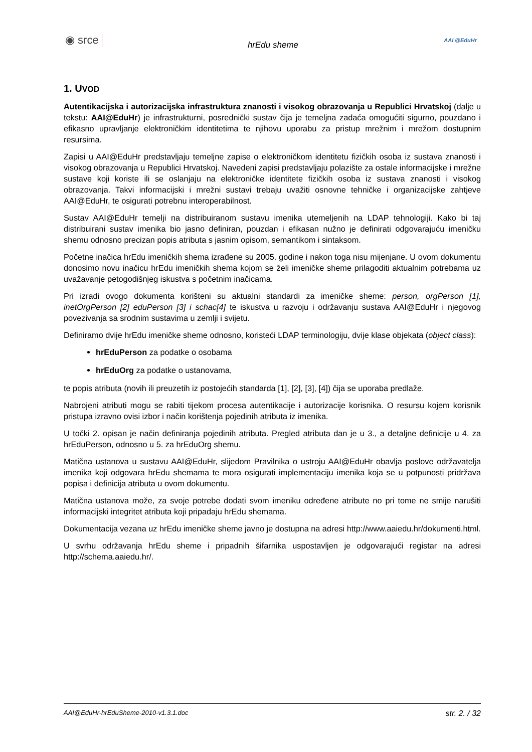◉ srce hrEdu sheme AAI @EduHr
1. UVOD
Autentikacijska i autorizacijska infrastruktura znanosti i visokog obrazovanja u Republici Hrvatskoj (dalje u tekstu: AAI@EduHr) je infrastrukturni, posrednički sustav čija je temeljna zadaća omogućiti sigurno, pouzdano i efikasno upravljanje elektroničkim identitetima te njihovu uporabu za pristup mrežnim i mrežom dostupnim resursima.
Zapisi u AAI@EduHr predstavljaju temeljne zapise o elektroničkom identitetu fizičkih osoba iz sustava znanosti i visokog obrazovanja u Republici Hrvatskoj. Navedeni zapisi predstavljaju polazište za ostale informacijske i mrežne sustave koji koriste ili se oslanjaju na elektroničke identitete fizičkih osoba iz sustava znanosti i visokog obrazovanja. Takvi informacijski i mrežni sustavi trebaju uvažiti osnovne tehničke i organizacijske zahtjeve AAI@EduHr, te osigurati potrebnu interoperabilnost.
Sustav AAI@EduHr temelji na distribuiranom sustavu imenika utemeljenih na LDAP tehnologiji. Kako bi taj distribuirani sustav imenika bio jasno definiran, pouzdan i efikasan nužno je definirati odgovarajuću imeničku shemu odnosno precizan popis atributa s jasnim opisom, semantikom i sintaksom.
Početne inačica hrEdu imeničkih shema izrađene su 2005. godine i nakon toga nisu mijenjane. U ovom dokumentu donosimo novu inačicu hrEdu imeničkih shema kojom se želi imeničke sheme prilagoditi aktualnim potrebama uz uvažavanje petogodišnjeg iskustva s početnim inačicama.
Pri izradi ovogo dokumenta korišteni su aktualni standardi za imeničke sheme: person, orgPerson [1], inetOrgPerson [2] eduPerson [3] i schac[4] te iskustva u razvoju i održavanju sustava AAI@EduHr i njegovog povezivanja sa srodnim sustavima u zemlji i svijetu.
Definiramo dvije hrEdu imeničke sheme odnosno, koristeći LDAP terminologiju, dvije klase objekata (object class):
hrEduPerson za podatke o osobama
hrEduOrg za podatke o ustanovama,
te popis atributa (novih ili preuzetih iz postojećih standarda [1], [2], [3], [4]) čija se uporaba predlaže.
Nabrojeni atributi mogu se rabiti tijekom procesa autentikacije i autorizacije korisnika. O resursu kojem korisnik pristupa izravno ovisi izbor i način korištenja pojedinih atributa iz imenika.
U točki 2. opisan je način definiranja pojedinih atributa. Pregled atributa dan je u 3., a detaljne definicije u 4. za hrEduPerson, odnosno u 5. za hrEduOrg shemu.
Matična ustanova u sustavu AAI@EduHr, slijedom Pravilnika o ustroju AAI@EduHr obavlja poslove održavatelja imenika koji odgovara hrEdu shemama te mora osigurati implementaciju imenika koja se u potpunosti pridržava popisa i definicija atributa u ovom dokumentu.
Matična ustanova može, za svoje potrebe dodati svom imeniku određene atribute no pri tome ne smije narušiti informacijski integritet atributa koji pripadaju hrEdu shemama.
Dokumentacija vezana uz hrEdu imeničke sheme javno je dostupna na adresi http://www.aaiedu.hr/dokumenti.html.
U svrhu održavanja hrEdu sheme i pripadnih šifarnika uspostavljen je odgovarajući registar na adresi http://schema.aaiedu.hr/.
AAI@EduHr-hrEduSheme-2010-v1.3.1.doc str. 2. / 32